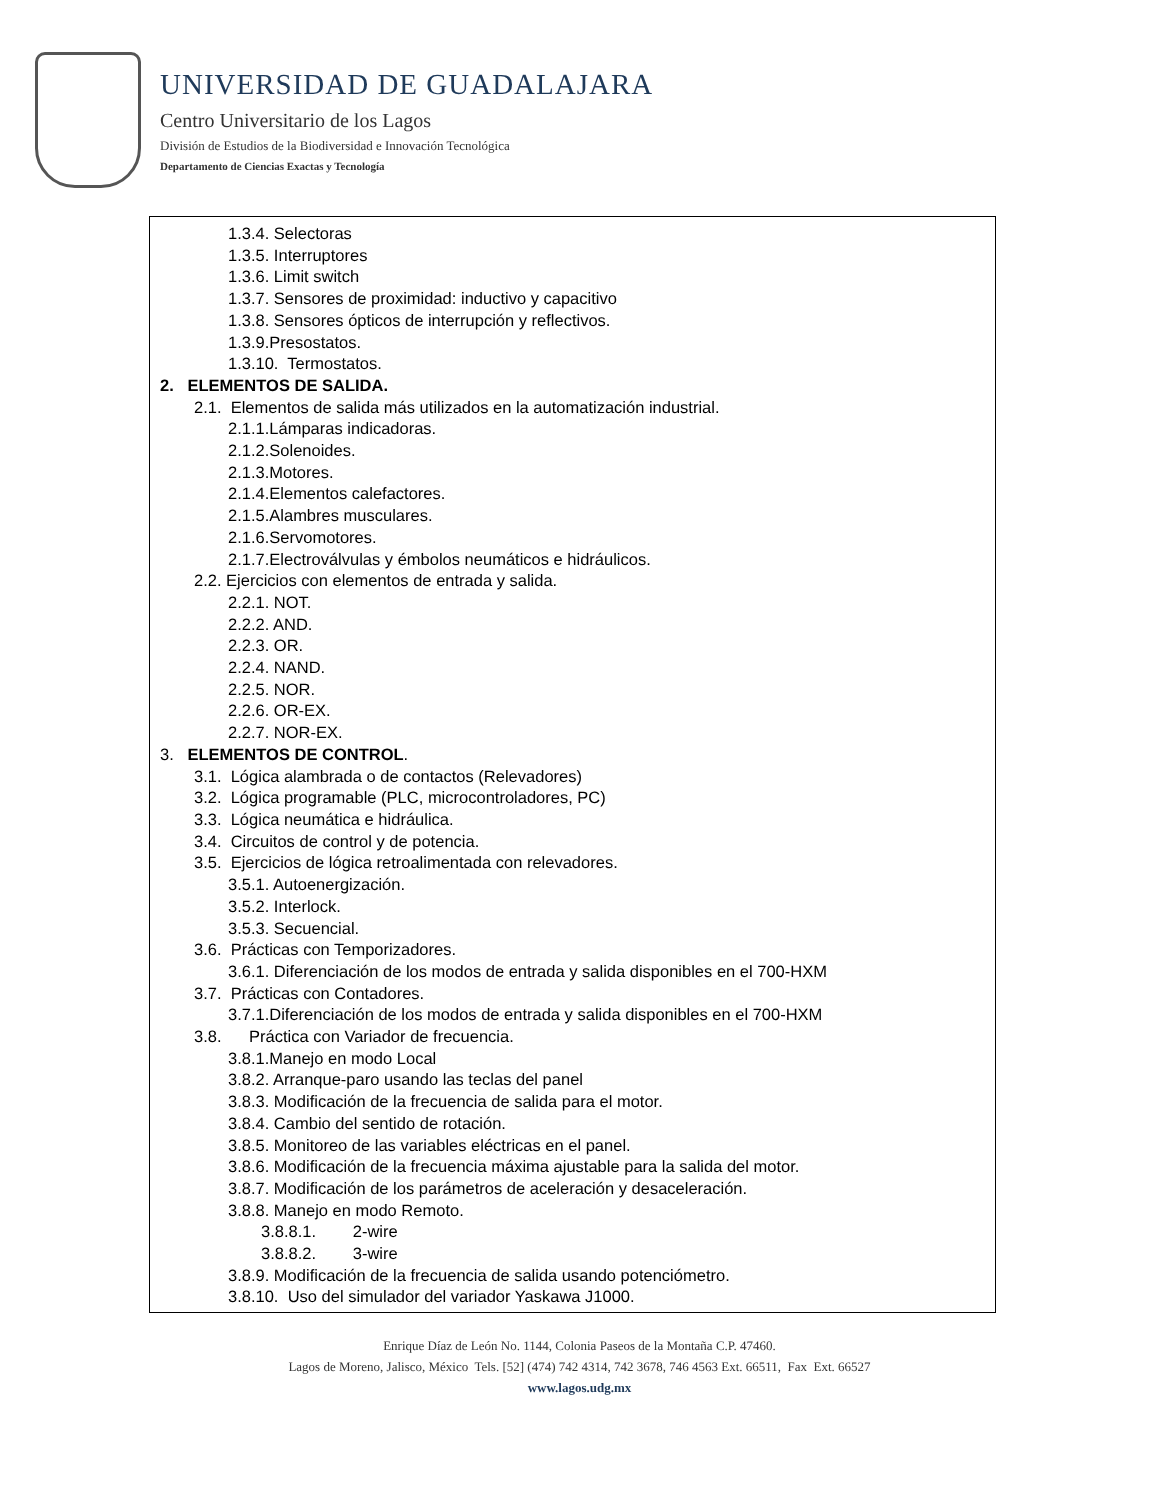UNIVERSIDAD DE GUADALAJARA
Centro Universitario de los Lagos
División de Estudios de la Biodiversidad e Innovación Tecnológica
Departamento de Ciencias Exactas y Tecnología
1.3.4. Selectoras
1.3.5. Interruptores
1.3.6. Limit switch
1.3.7. Sensores de proximidad: inductivo y capacitivo
1.3.8. Sensores ópticos de interrupción y reflectivos.
1.3.9.Presostatos.
1.3.10. Termostatos.
2. ELEMENTOS DE SALIDA.
2.1. Elementos de salida más utilizados en la automatización industrial.
2.1.1.Lámparas indicadoras.
2.1.2.Solenoides.
2.1.3.Motores.
2.1.4.Elementos calefactores.
2.1.5.Alambres musculares.
2.1.6.Servomotores.
2.1.7.Electroválvulas y émbolos neumáticos e hidráulicos.
2.2. Ejercicios con elementos de entrada y salida.
2.2.1. NOT.
2.2.2. AND.
2.2.3. OR.
2.2.4. NAND.
2.2.5. NOR.
2.2.6. OR-EX.
2.2.7. NOR-EX.
3. ELEMENTOS DE CONTROL.
3.1. Lógica alambrada o de contactos (Relevadores)
3.2. Lógica programable (PLC, microcontroladores, PC)
3.3. Lógica neumática e hidráulica.
3.4. Circuitos de control y de potencia.
3.5. Ejercicios de lógica retroalimentada con relevadores.
3.5.1. Autoenergización.
3.5.2. Interlock.
3.5.3. Secuencial.
3.6. Prácticas con Temporizadores.
3.6.1. Diferenciación de los modos de entrada y salida disponibles en el 700-HXM
3.7. Prácticas con Contadores.
3.7.1.Diferenciación de los modos de entrada y salida disponibles en el 700-HXM
3.8. Práctica con Variador de frecuencia.
3.8.1.Manejo en modo Local
3.8.2. Arranque-paro usando las teclas del panel
3.8.3. Modificación de la frecuencia de salida para el motor.
3.8.4. Cambio del sentido de rotación.
3.8.5. Monitoreo de las variables eléctricas en el panel.
3.8.6. Modificación de la frecuencia máxima ajustable para la salida del motor.
3.8.7. Modificación de los parámetros de aceleración y desaceleración.
3.8.8. Manejo en modo Remoto.
3.8.8.1. 2-wire
3.8.8.2. 3-wire
3.8.9. Modificación de la frecuencia de salida usando potenciómetro.
3.8.10. Uso del simulador del variador Yaskawa J1000.
Enrique Díaz de León No. 1144, Colonia Paseos de la Montaña C.P. 47460.
Lagos de Moreno, Jalisco, México Tels. [52] (474) 742 4314, 742 3678, 746 4563 Ext. 66511, Fax Ext. 66527
www.lagos.udg.mx